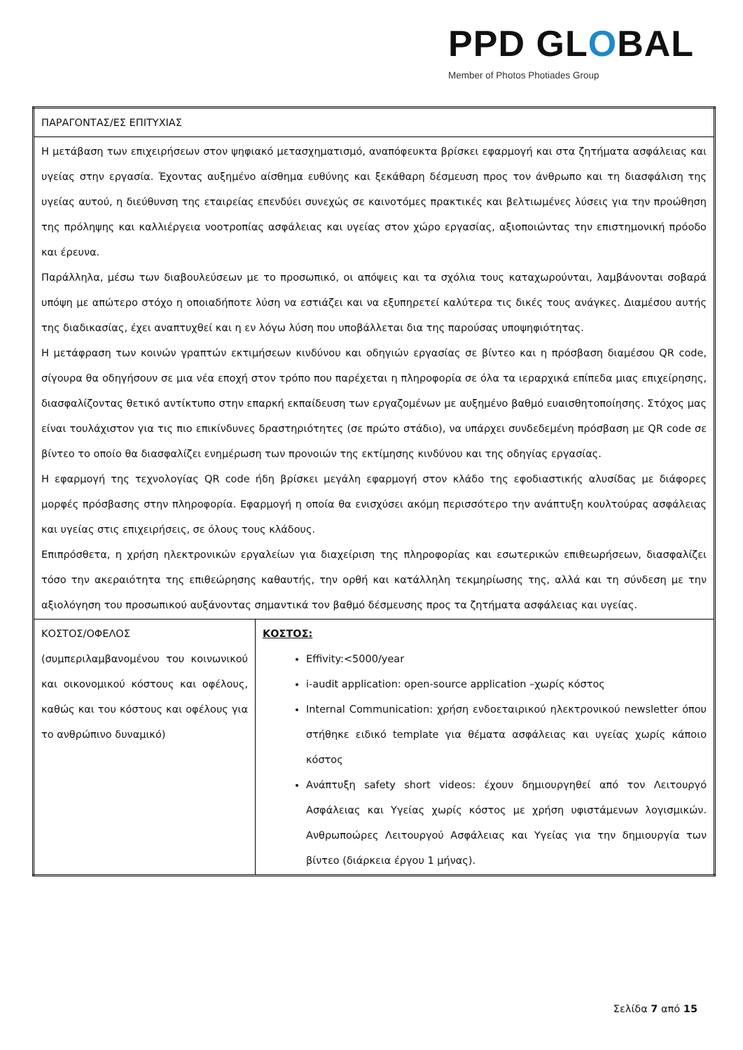PPD GLOBAL
Member of Photos Photiades Group
| ΠΑΡΑΓΟΝΤΑΣ/ΕΣ ΕΠΙΤΥΧΙΑΣ | |
| Η μετάβαση των επιχειρήσεων στον ψηφιακό μετασχηματισμό, αναπόφευκτα βρίσκει εφαρμογή και στα ζητήματα ασφάλειας και υγείας στην εργασία. Έχοντας αυξημένο αίσθημα ευθύνης και ξεκάθαρη δέσμευση προς τον άνθρωπο και τη διασφάλιση της υγείας αυτού, η διεύθυνση της εταιρείας επενδύει συνεχώς σε καινοτόμες πρακτικές και βελτιωμένες λύσεις για την προώθηση της πρόληψης και καλλιέργεια νοοτροπίας ασφάλειας και υγείας στον χώρο εργασίας, αξιοποιώντας την επιστημονική πρόοδο και έρευνα. Παράλληλα, μέσω των διαβουλεύσεων με το προσωπικό, οι απόψεις και τα σχόλια τους καταχωρούνται, λαμβάνονται σοβαρά υπόψη με απώτερο στόχο η οποιαδήποτε λύση να εστιάζει και να εξυπηρετεί καλύτερα τις δικές τους ανάγκες. Διαμέσου αυτής της διαδικασίας, έχει αναπτυχθεί και η εν λόγω λύση που υποβάλλεται δια της παρούσας υποψηφιότητας. Η μετάφραση των κοινών γραπτών εκτιμήσεων κινδύνου και οδηγιών εργασίας σε βίντεο και η πρόσβαση διαμέσου QR code, σίγουρα θα οδηγήσουν σε μια νέα εποχή στον τρόπο που παρέχεται η πληροφορία σε όλα τα ιεραρχικά επίπεδα μιας επιχείρησης, διασφαλίζοντας θετικό αντίκτυπο στην επαρκή εκπαίδευση των εργαζομένων με αυξημένο βαθμό ευαισθητοποίησης. Στόχος μας είναι τουλάχιστον για τις πιο επικίνδυνες δραστηριότητες (σε πρώτο στάδιο), να υπάρχει συνδεδεμένη πρόσβαση με QR code σε βίντεο το οποίο θα διασφαλίζει ενημέρωση των προνοιών της εκτίμησης κινδύνου και της οδηγίας εργασίας. Η εφαρμογή της τεχνολογίας QR code ήδη βρίσκει μεγάλη εφαρμογή στον κλάδο της εφοδιαστικής αλυσίδας με διάφορες μορφές πρόσβασης στην πληροφορία. Εφαρμογή η οποία θα ενισχύσει ακόμη περισσότερο την ανάπτυξη κουλτούρας ασφάλειας και υγείας στις επιχειρήσεις, σε όλους τους κλάδους. Επιπρόσθετα, η χρήση ηλεκτρονικών εργαλείων για διαχείριση της πληροφορίας και εσωτερικών επιθεωρήσεων, διασφαλίζει τόσο την ακεραιότητα της επιθεώρησης καθαυτής, την ορθή και κατάλληλη τεκμηρίωσης της, αλλά και τη σύνδεση με την αξιολόγηση του προσωπικού αυξάνοντας σημαντικά τον βαθμό δέσμευσης προς τα ζητήματα ασφάλειας και υγείας. | |
| ΚΟΣΤΟΣ/ΟΦΕΛΟΣ (συμπεριλαμβανομένου του κοινωνικού και οικονομικού κόστους και οφέλους, καθώς και του κόστους και οφέλους για το ανθρώπινο δυναμικό) | ΚΟΣΤΟΣ: Effivity:<5000/year i-audit application: open-source application –χωρίς κόστος Internal Communication: χρήση ενδοεταιρικού ηλεκτρονικού newsletter όπου στήθηκε ειδικό template για θέματα ασφάλειας και υγείας χωρίς κάποιο κόστος Ανάπτυξη safety short videos: έχουν δημιουργηθεί από τον Λειτουργό Ασφάλειας και Υγείας χωρίς κόστος με χρήση υφιστάμενων λογισμικών. Ανθρωποώρες Λειτουργού Ασφάλειας και Υγείας για την δημιουργία των βίντεο (διάρκεια έργου 1 μήνας). |
Σελίδα 7 από 15